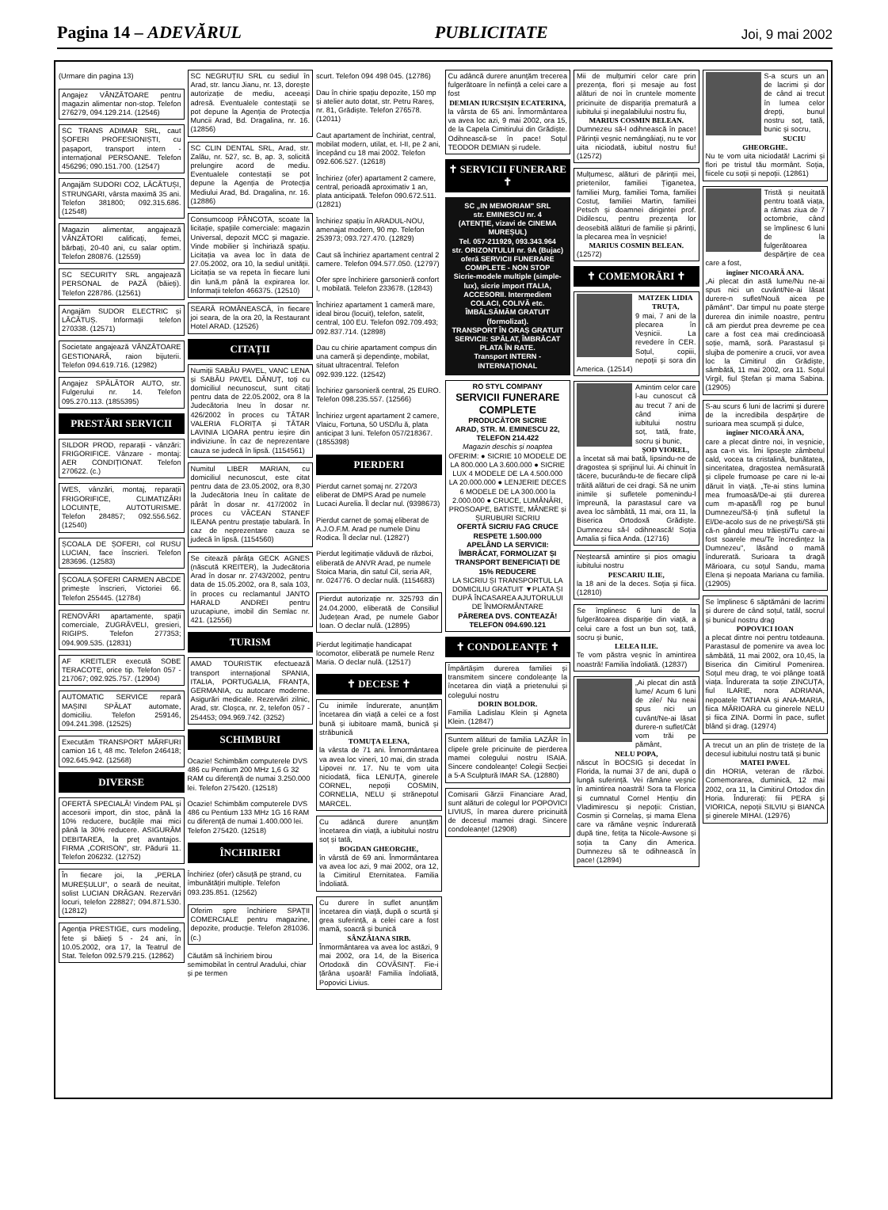Pagina 14 – ADEVĂRUL PUBLICITATE Joi, 9 mai 2002
(Urmare din pagina 13)
Angajez VÂNZĂTOARE pentru magazin alimentar non-stop. Telefon 276279, 094.129.214. (12546)
SC TRANS ADIMAR SRL, caut ȘOFERI PROFESIONIȘTI, cu pașaport, transport intern - internațional PERSOANE. Telefon 456296; 090.151.700. (12547)
Angajăm SUDORI CO2, LĂCĂTUȘI, STRUNGARI, vârsta maximă 35 ani. Telefon 381800; 092.315.686. (12548)
Magazin alimentar, angajează VÂNZĂTORI calificați, femei, bărbați, 20-40 ani, cu salar optim. Telefon 280876. (12559)
SC SECURITY SRL angajează PERSONAL de PAZĂ (băieți). Telefon 228786. (12561)
Angajăm SUDOR ELECTRIC și LĂCĂTUȘ. Informații telefon 270338. (12571)
Societate angajează VÂNZĂTOARE GESTIONARĂ, raion bijuterii. Telefon 094.619.716. (12982)
Angajez SPĂLĂTOR AUTO, str. Fulgerului nr. 14. Telefon 095.270.113. (1855395)
PRESTĂRI SERVICII
SILDOR PROD, reparații - vânzări: FRIGORIFICE. Vânzare - montaj: AER CONDIȚIONAT. Telefon 270622. (c.)
WES, vânzări, montaj, reparații FRIGORIFICE, CLIMATIZĂRI LOCUINȚE, AUTOTURISME. Telefon 284857; 092.556.562. (12540)
ȘCOALA DE ȘOFERI, col RUSU LUCIAN, face înscrieri. Telefon 283696. (12583)
ȘCOALA ȘOFERI CARMEN ABCDE primește înscrieri, Victoriei 66. Telefon 255445. (12784)
RENOVĂRI apartamente, spații comerciale, ZUGRĂVELI, gresieri, RIGIPS. Telefon 277353; 094.909.535. (12831)
AF KREITLER execută SOBE TERACOTE, orice tip. Telefon 057 - 217067; 092.925.757. (12904)
AUTOMATIC SERVICE repară MAȘINI SPĂLAT automate, domiciliu. Telefon 259146, 094.241.398. (12525)
Executăm TRANSPORT MĂRFURI camion 16 t, 48 mc. Telefon 246418; 092.645.942. (12568)
DIVERSE
OFERTĂ SPECIALĂ! Vindem PAL și accesorii import, din stoc, până la 10% reducere, bucățile mai mici până la 30% reducere. ASIGURĂM DEBITAREA, la preț avantajos. FIRMA „CORISON", str. Pădurii 11. Telefon 206232. (12752)
În fiecare joi, la „PERLA MUREȘULUI", o seară de neuitat, solist LUCIAN DRĂGAN. Rezervări locuri, telefon 228827; 094.871.530. (12812)
Agenția PRESTIGE, curs modeling, fete și băieți 5 - 24 ani, în 10.05.2002, ora 17, la Teatrul de Stat. Telefon 092.579.215. (12862)
SC NEGRUȚIU SRL cu sediul în Arad, str. Iancu Jianu, nr. 13, dorește autorizație de mediu, aceeași adresă. Eventualele contestații se pot depune la Agenția de Protecția Muncii Arad, Bd. Dragalina, nr. 16. (12856)
SC CLIN DENTAL SRL, Arad, str. Zalău, nr. 527, sc. B, ap. 3, solicită prelungire acord de mediu. Eventualele contestații se pot depune la Agenția de Protecția Mediului Arad, Bd. Dragalina, nr. 16. (12886)
Consumcoop PÂNCOTA, scoate la licitație, spațiile comerciale: magazin Universal, depozit MCC și magazie. Vinde mobilier și închiriază spațiu. Licitația va avea loc în data de 27.05.2002, ora 10, la sediul unității. Licitația se va repeta în fiecare luni din lună,m până la expirarea lor. Informații telefon 466375. (12510)
SEARĂ ROMÂNEASCĂ, în fiecare joi seara, de la ora 20, la Restaurant Hotel ARAD. (12526)
CITAȚII
Numiții SABĂU PAVEL, VANC LENA și SABĂU PAVEL DĂNUȚ, toți cu domiciliul necunoscut, sunt citați pentru data de 22.05.2002, ora 8 la Judecătoria Ineu în dosar nr. 426/2002 în proces cu TĂTAR VALERIA FLORIȚA și TĂTAR LAVINIA LIOARA pentru ieșire din indiviziune. În caz de neprezentare cauza se judecă în lipsă. (1154561)
Numitul LIBER MARIAN, cu domiciliul necunoscut, este citat pentru data de 23.05.2002, ora 8,30 la Judecătoria Ineu în calitate de pârât în dosar nr. 417/2002 în proces cu VĂCEAN STANEF ILEANA pentru prestație tabulară. În caz de neprezentare cauza se judecă în lipsă. (1154560)
Se citează pârâța GECK AGNES (născută KREITER), la Judecătoria Arad în dosar nr. 2743/2002, pentru data de 15.05.2002, ora 8, sala 103, în proces cu reclamantul JANTO HARALD ANDREI pentru uzucapiune, imobil din Semlac nr. 421. (12556)
TURISM
AMAD TOURISTIK efectuează transport internațional SPANIA, ITALIA, PORTUGALIA, FRANȚA, GERMANIA, cu autocare moderne. Asigurări medicale. Rezervări zilnic, Arad, str. Cloșca, nr. 2, telefon 057 - 254453; 094.969.742. (3252)
SCHIMBURI
Ocazie! Schimbăm computerele DVS 486 cu Pentium 200 MHz 1,6 G 32 RAM cu diferență de numai 3.250.000 lei. Telefon 275420. (12518)
Ocazie! Schimbăm computerele DVS 486 cu Pentium 133 MHz 1G 16 RAM cu diferență de numai 1.400.000 lei. Telefon 275420. (12518)
ÎNCHIRIERI
Închiriez (ofer) căsuță pe ștrand, cu îmbunătățiri multiple. Telefon 093.235.851. (12562)
Oferim spre închiriere SPAȚII COMERCIALE pentru magazine, depozite, producție. Telefon 281036. (c.)
Căutăm să închiriem birou semimobilat în centrul Aradului, chiar și pe termen
scurt. Telefon 094 498 045. (12786)
Dau în chirie spațiu depozite, 150 mp și atelier auto dotat, str. Petru Rareș, nr. 81, Grădiște. Telefon 276578. (12011)
Caut apartament de închiriat, central, mobilat modern, utilat, et. I-II, pe 2 ani, începând cu 18 mai 2002. Telefon 092.606.527. (12618)
Închiriez (ofer) apartament 2 camere, central, perioadă aproximativ 1 an, plata anticipată. Telefon 090.672.511. (12821)
Închiriez spațiu în ARADUL-NOU, amenajat modern, 90 mp. Telefon 253973; 093.727.470. (12829)
Caut să închiriez apartament central 2 camere. Telefon 094.577.050. (12797)
Ofer spre închiriere garsonieră confort I, mobilată. Telefon 233678. (12843)
Închiriez apartament 1 cameră mare, ideal birou (locuit), telefon, satelit, central, 100 EU. Telefon 092.709.493; 092.837.714. (12898)
Dau cu chirie apartament compus din una cameră și dependințe, mobilat, situat ultracentral. Telefon 092.939.122. (12542)
Închiriez garsonieră central, 25 EURO. Telefon 098.235.557. (12566)
Închiriez urgent apartament 2 camere, Vlaicu, Fortuna, 50 USD/lu ă, plata anticipat 3 luni. Telefon 057/218367. (1855398)
PIERDERI
Pierdut carnet șomaj nr. 2720/3 eliberat de DMPS Arad pe numele Lucaci Aurelia. Îl declar nul. (9398673)
Pierdut carnet de șomaj eliberat de A.J.O.F.M. Arad pe numele Dinu Rodica. Îl declar nul. (12827)
Pierdut legitimație văduvă de război, eliberată de ANVR Arad, pe numele Stoica Maria, din satul Cil, seria AR, nr. 024776. O declar nulă. (1154683)
Pierdut autorizație nr. 325793 din 24.04.2000, eliberată de Consiliul Județean Arad, pe numele Gabor Ioan. O declar nulă. (12895)
Pierdut legitimație handicapat locomotor, eliberată pe numele Renz Maria. O declar nulă. (12517)
✝ DECESE ✝
Cu inimile îndurerate, anunțăm încetarea din viață a celei ce a fost bună și iubitoare mamă, bunică și străbunică
TOMUȚA ELENA,
la vârsta de 71 ani. Înmormântarea va avea loc vineri, 10 mai, din strada Lipovei nr. 17. Nu te vom uita niciodată, fiica LENUȚA, ginerele CORNEL, nepoții COSMIN, CORNELIA, NELU și strănepotul MARCEL.
Cu adâncă durere anunțăm încetarea din viață, a iubitului nostru soț și tată,
BOGDAN GHEORGHE,
în vârstă de 69 ani. Înmormântarea va avea loc azi, 9 mai 2002, ora 12, la Cimitirul Eternitatea. Familia îndoliată.
Cu durere în suflet anunțăm încetarea din viață, după o scurtă și grea suferință, a celei care a fost mamă, soacră și bunică
SÂNZÂIANA SIRB.
Înmormântarea va avea loc astăzi, 9 mai 2002, ora 14, de la Biserica Ortodoxă din COVĂSINȚ. Fie-i țărâna ușoară! Familia îndoliată, Popovici Livius.
Cu adâncă durere anunțăm trecerea fulgerătoare în neființă a celei care a fost
DEMIAN IURCSIȘIN ECATERINA,
la vârsta de 65 ani. Înmormântarea va avea loc azi, 9 mai 2002, ora 15, de la Capela Cimitirului din Grădiște. Odihnească-se în pace! Soțul TEODOR DEMIAN și rudele.
✝ SERVICII FUNERARE ✝
SC „IN MEMORIAM" SRL
str. EMINESCU nr. 4
(ATENȚIE, vizavi de CINEMA MUREȘUL)
Tel. 057-211929, 093.343.964
str. ORIZONTULUI nr. 9A (Bujac)
oferă SERVICII FUNERARE COMPLETE - NON STOP
Sicrie-modele multiple (simple-lux), sicrie import ITALIA, ACCESORII. Intermediem COLACI, COLIVĂ etc.
ÎMBĂLSĂMĂM GRATUIT (formolizat).
TRANSPORT ÎN ORAȘ GRATUIT
SERVICII: SPĂLAT, ÎMBRĂCAT
PLATA ÎN RATE.
Transport INTERN - INTERNAȚIONAL
RO STYL COMPANY
SERVICII FUNERARE COMPLETE
PRODUCĂTOR SICRIE
ARAD, STR. M. EMINESCU 22, TELEFON 214.422
Magazin deschis și noaptea
OFERIM: ● SICRIE 10 MODELE DE LA 800.000 LA 3.600.000 ● SICRIE LUX 4 MODELE DE LA 4.500.000 LA 20.000.000 ● LENJERIE DECES 6 MODELE DE LA 300.000 la 2.000.000 ● CRUCE, LUMÂNĂRI, PROSOAPE, BATISTE, MÂNERE și ȘURUBURI SICRIU
OFERTĂ SICRIU FAG CRUCE RESPETE 1.500.000
APELÂND LA SERVICII: ÎMBRĂCAT, FORMOLIZAT ȘI TRANSPORT BENEFICIAȚI DE 15% REDUCERE
LA SICRIU ȘI TRANSPORTUL LA DOMICILIU GRATUIT ▼PLATA ȘI DUPĂ ÎNCASAREA AJUTORULUI DE ÎNMORMÂNTARE
PĂREREA DVS. CONTEAZĂ! TELEFON 094.690.121
✝ CONDOLEANȚE ✝
Împărtășim durerea familiei și transmitem sincere condoleanțe la încetarea din viață a prietenului și colegului nostru
DORIN BOLDOR.
Familia Ladislau Klein și Agneta Klein. (12847)
Suntem alături de familia LAZĂR în clipele grele pricinuite de pierderea mamei colegului nostru ISAIA. Sincere condoleanțe! Colegii Secției a 5-A Sculptură IMAR SA. (12880)
Comisarii Gărzii Financiare Arad, sunt alături de colegul lor POPOVICI LIVIUS, în marea durere pricinuită de decesul mamei dragi. Sincere condoleanțe! (12908)
Mii de mulțumiri celor care prin prezența, flori și mesaje au fost alături de noi în cruntele momente pricinuite de dispariția prematură a iubitului și inegalabilului nostru fiu,
MARIUS COSMIN BELEAN.
Dumnezeu să-l odihnească în pace! Părinții veșnic nemângâiați, nu te vor uita niciodată, iubitul nostru fiu! (12572)
Mulțumesc, alături de părinții mei, prietenilor, familiei Țiganetea, familiei Murg, familiei Toma, familiei Costuț, familiei Martin, familiei Petsch și doamnei dirigintei prof. Didilescu, pentru prezența lor deosebită alături de familie și părinți, la plecarea mea în veșnicie!
MARIUS COSMIN BELEAN.
(12572)
✝ COMEMORĂRI ✝
MATZEK LIDIA TRUȚA,
9 mai, 7 ani de la plecarea în Veșnicii. La revedere în CER. Soțul, copiii, nepoții și sora din America. (12514)
Amintim celor care l-au cunoscut că au trecut 7 ani de când inima iubitului nostru soț, tată, frate, socru și bunic,
ȘOD VIOREL,
a încetat să mai bată, lipsindu-ne de dragostea și sprijinul lui. Ai chinuit în tăcere, bucurându-te de fiecare clipă trăită alături de cei dragi. Să ne unim inimile și sufletele pomenindu-l împreună, la parastasul care va avea loc sâmbătă, 11 mai, ora 11, la Biserica Ortodoxă Grădiște. Dumnezeu să-l odihnească! Soția Amalia și fiica Anda. (12716)
Neștearsă amintire și pios omagiu iubitului nostru
PESCARIU ILIE,
la 18 ani de la deces. Soția și fiica. (12810)
Se împlinesc 6 luni de la fulgerătoarea dispariție din viață, a celui care a fost un bun soț, tată, socru și bunic,
LELEA ILIE.
Te vom păstra veșnic în amintirea noastră! Familia îndoliată. (12837)
„Ai plecat din astă lume/ Acum 6 luni de zile/ Nu neai spus nici un cuvânt/Ne-ai lăsat durere-n suflet/Cât vom trăi pe pământ,
NELU POPA,
născut în BOCSIG și decedat în Florida, la numai 37 de ani, după o lungă suferință. Vei rămâne veșnic în amintirea noastră! Sora ta Florica și cumnatul Cornel Hențiu din Vladimirescu și nepoții: Cristian, Cosmin și Cornelaș, și mama Elena care va rămâne veșnic îndurerată după tine, fetița ta Nicole-Awsone și soția ta Cany din America. Dumnezeu să te odihnească în pace! (12894)
S-a scurs un an de lacrimi și dor de când ai trecut în lumea celor drepți, bunul nostru soț, tată, bunic și socru,
SUCIU GHEORGHE.
Nu te vom uita niciodată! Lacrimi și flori pe tristul tău mormânt. Soția, fiicele cu soții și nepoții. (12861)
Tristă și neuitată pentru toată viața, a rămas ziua de 7 octombrie, când se împlinesc 6 luni de la fulgerătoarea despărțire de cea care a fost,
inginer NICOARĂ ANA.
„Ai plecat din astă lume/Nu ne-ai spus nici un cuvânt/Ne-ai lăsat durere-n suflet/Nouă aicea pe pământ". Dar timpul nu poate șterge durerea din inimile noastre, pentru că am pierdut prea devreme pe cea care a fost cea mai credincioasă soție, mamă, soră. Parastasul și slujba de pomenire a crucii, vor avea loc la Cimitirul din Grădiște, sâmbătă, 11 mai 2002, ora 11. Soțul Virgil, fiul Ștefan și mama Sabina. (12905)
S-au scurs 6 luni de lacrimi și durere de la incredibila despărțire de surioara mea scumpă și dulce,
inginer NICOARĂ ANA,
care a plecat dintre noi, în veșnicie, așa ca-n vis. Îmi lipsește zâmbetul cald, vocea ta cristalină, bunătatea, sinceritatea, dragostea nemăsurată și clipele frumoase pe care ni le-ai dăruit în viață. „Te-ai stins lumina mea frumoasă/De-ai știi durerea cum m-apasă/Îl rog pe bunul Dumnezeu/Să-ți țină sufletul la El/De-acolo sus de ne privești/Să știi că-n gândul meu trăiești/Tu care-ai fost soarele meu/Te încredințez la Dumnezeu", lăsând o mamă îndurerată. Surioara ta dragă Mărioara, cu soțul Sandu, mama Elena și nepoata Mariana cu familia. (12905)
Se împlinesc 6 săptămâni de lacrimi și durere de când soțul, tatăl, socrul și bunicul nostru drag
POPOVICI IOAN
a plecat dintre noi pentru totdeauna. Parastasul de pomenire va avea loc sâmbătă, 11 mai 2002, ora 10,45, la Biserica din Cimitirul Pomenirea. Soțul meu drag, te voi plânge toată viața. Îndurerata ta soție ZINCUȚA, fiul ILARIE, nora ADRIANA, nepoatele TATIANA și ANA-MARIA, fiica MĂRIOARA cu ginerele NELU și fiica ZINA. Dormi în pace, suflet blând și drag. (12974)
A trecut un an plin de tristețe de la decesul iubitului nostru tată și bunic
MATEI PAVEL
din HORIA, veteran de război. Comemorarea, duminică, 12 mai 2002, ora 11, la Cimitirul Ortodox din Horia. Îndurerați: fiii PERA și VIORICA, nepoții SILVIU și BIANCA și ginerele MIHAI. (12976)